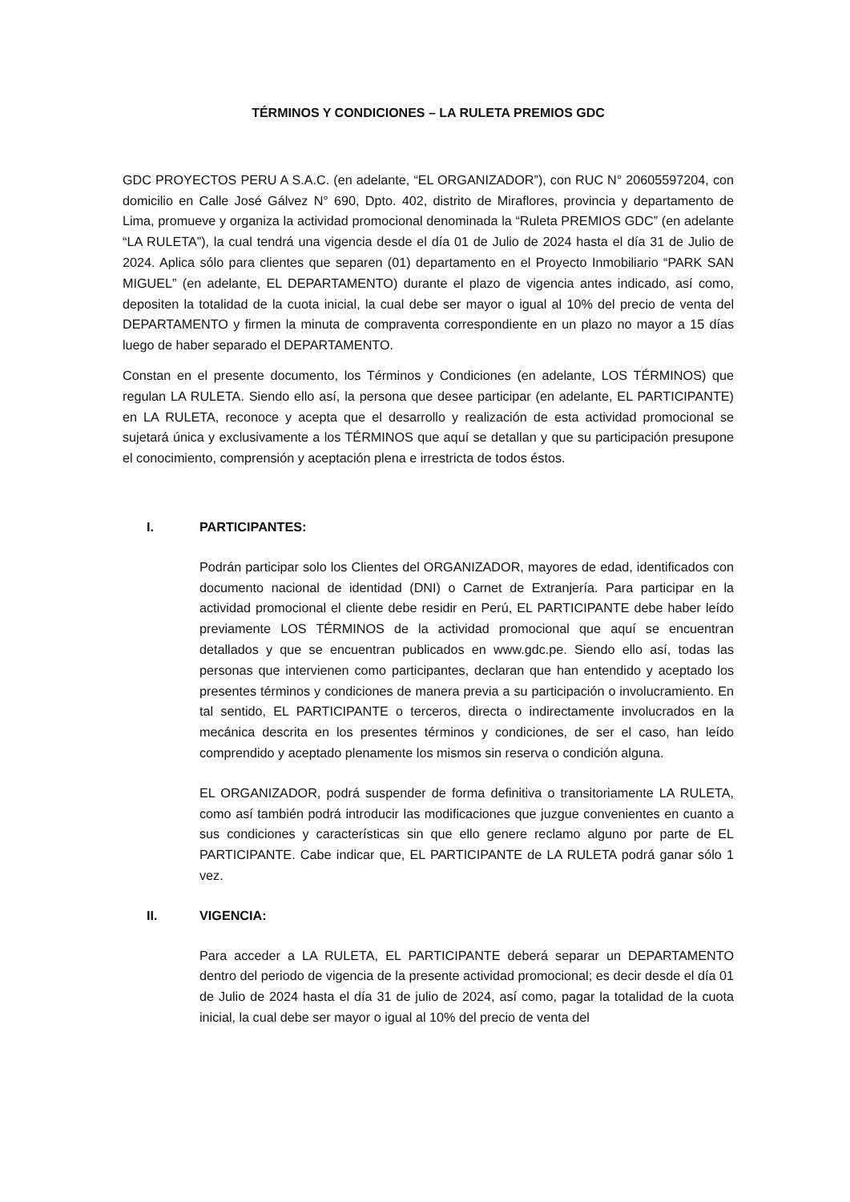TÉRMINOS Y CONDICIONES – LA RULETA PREMIOS GDC
GDC PROYECTOS PERU A S.A.C. (en adelante, “EL ORGANIZADOR”), con RUC N° 20605597204, con domicilio en Calle José Gálvez N° 690, Dpto. 402, distrito de Miraflores, provincia y departamento de Lima, promueve y organiza la actividad promocional denominada la “Ruleta PREMIOS GDC” (en adelante “LA RULETA”), la cual tendrá una vigencia desde el día 01 de Julio de 2024 hasta el día 31 de Julio de 2024. Aplica sólo para clientes que separen (01) departamento en el Proyecto Inmobiliario “PARK SAN MIGUEL” (en adelante, EL DEPARTAMENTO) durante el plazo de vigencia antes indicado, así como, depositen la totalidad de la cuota inicial, la cual debe ser mayor o igual al 10% del precio de venta del DEPARTAMENTO y firmen la minuta de compraventa correspondiente en un plazo no mayor a 15 días luego de haber separado el DEPARTAMENTO.
Constan en el presente documento, los Términos y Condiciones (en adelante, LOS TÉRMINOS) que regulan LA RULETA. Siendo ello así, la persona que desee participar (en adelante, EL PARTICIPANTE) en LA RULETA, reconoce y acepta que el desarrollo y realización de esta actividad promocional se sujetará única y exclusivamente a los TÉRMINOS que aquí se detallan y que su participación presupone el conocimiento, comprensión y aceptación plena e irrestricta de todos éstos.
I. PARTICIPANTES:
Podrán participar solo los Clientes del ORGANIZADOR, mayores de edad, identificados con documento nacional de identidad (DNI) o Carnet de Extranjería. Para participar en la actividad promocional el cliente debe residir en Perú, EL PARTICIPANTE debe haber leído previamente LOS TÉRMINOS de la actividad promocional que aquí se encuentran detallados y que se encuentran publicados en www.gdc.pe. Siendo ello así, todas las personas que intervienen como participantes, declaran que han entendido y aceptado los presentes términos y condiciones de manera previa a su participación o involucramiento. En tal sentido, EL PARTICIPANTE o terceros, directa o indirectamente involucrados en la mecánica descrita en los presentes términos y condiciones, de ser el caso, han leído comprendido y aceptado plenamente los mismos sin reserva o condición alguna.
EL ORGANIZADOR, podrá suspender de forma definitiva o transitoriamente LA RULETA, como así también podrá introducir las modificaciones que juzgue convenientes en cuanto a sus condiciones y características sin que ello genere reclamo alguno por parte de EL PARTICIPANTE. Cabe indicar que, EL PARTICIPANTE de LA RULETA podrá ganar sólo 1 vez.
II. VIGENCIA:
Para acceder a LA RULETA, EL PARTICIPANTE deberá separar un DEPARTAMENTO dentro del periodo de vigencia de la presente actividad promocional; es decir desde el día 01 de Julio de 2024 hasta el día 31 de julio de 2024, así como, pagar la totalidad de la cuota inicial, la cual debe ser mayor o igual al 10% del precio de venta del